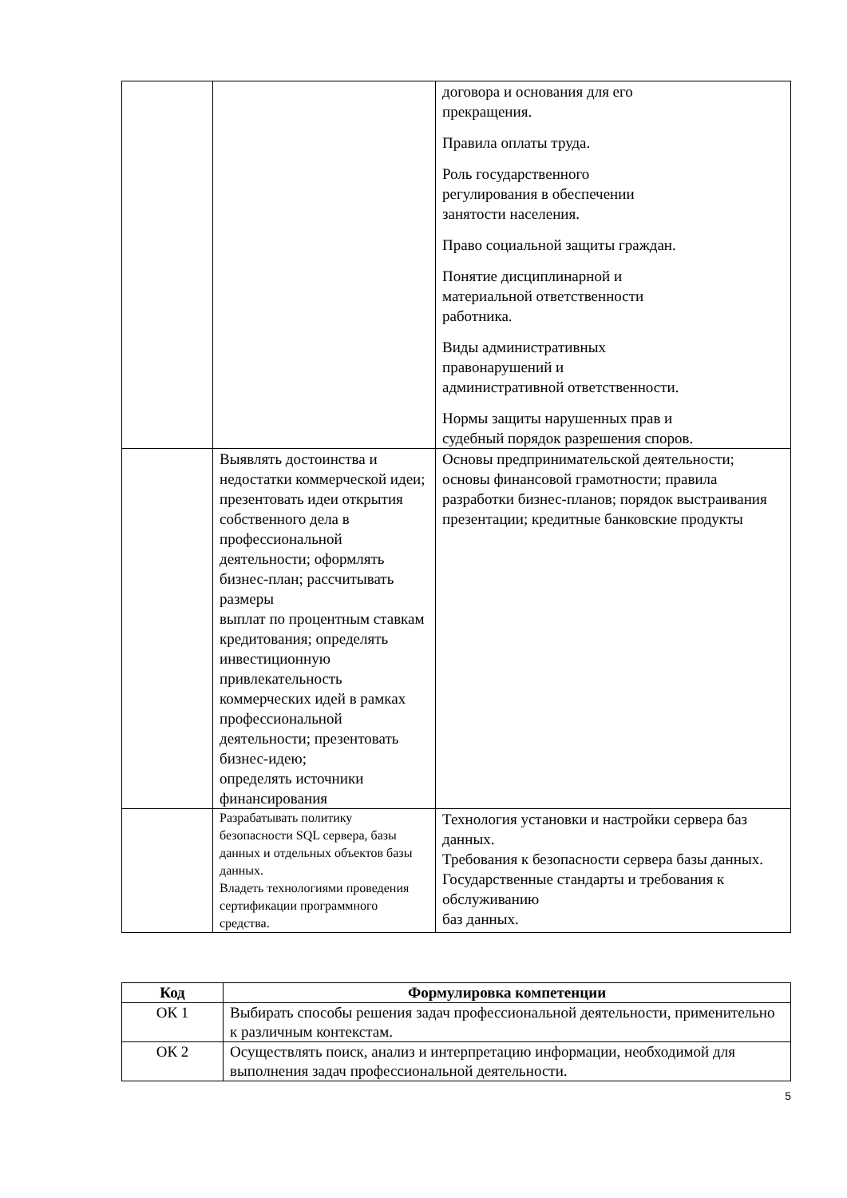| | | договора и основания для его прекращения. Правила оплаты труда. Роль государственного регулирования в обеспечении занятости населения. Право социальной защиты граждан. Понятие дисциплинарной и материальной ответственности работника. Виды административных правонарушений и административной ответственности. Нормы защиты нарушенных прав и судебный порядок разрешения споров. |
| | Выявлять достоинства и недостатки коммерческой идеи; презентовать идеи открытия собственного дела в профессиональной деятельности; оформлять бизнес-план; рассчитывать размеры выплат по процентным ставкам кредитования; определять инвестиционную привлекательность коммерческих идей в рамках профессиональной деятельности; презентовать бизнес-идею; определять источники финансирования | Основы предпринимательской деятельности; основы финансовой грамотности; правила разработки бизнес-планов; порядок выстраивания презентации; кредитные банковские продукты |
| | Разрабатывать политику безопасности SQL сервера, базы данных и отдельных объектов базы данных. Владеть технологиями проведения сертификации программного средства. | Технология установки и настройки сервера баз данных. Требования к безопасности сервера базы данных. Государственные стандарты и требования к обслуживанию баз данных. |
| Код | Формулировка компетенции |
| --- | --- |
| ОК 1 | Выбирать способы решения задач профессиональной деятельности, применительно к различным контекстам. |
| ОК 2 | Осуществлять поиск, анализ и интерпретацию информации, необходимой для выполнения задач профессиональной деятельности. |
5